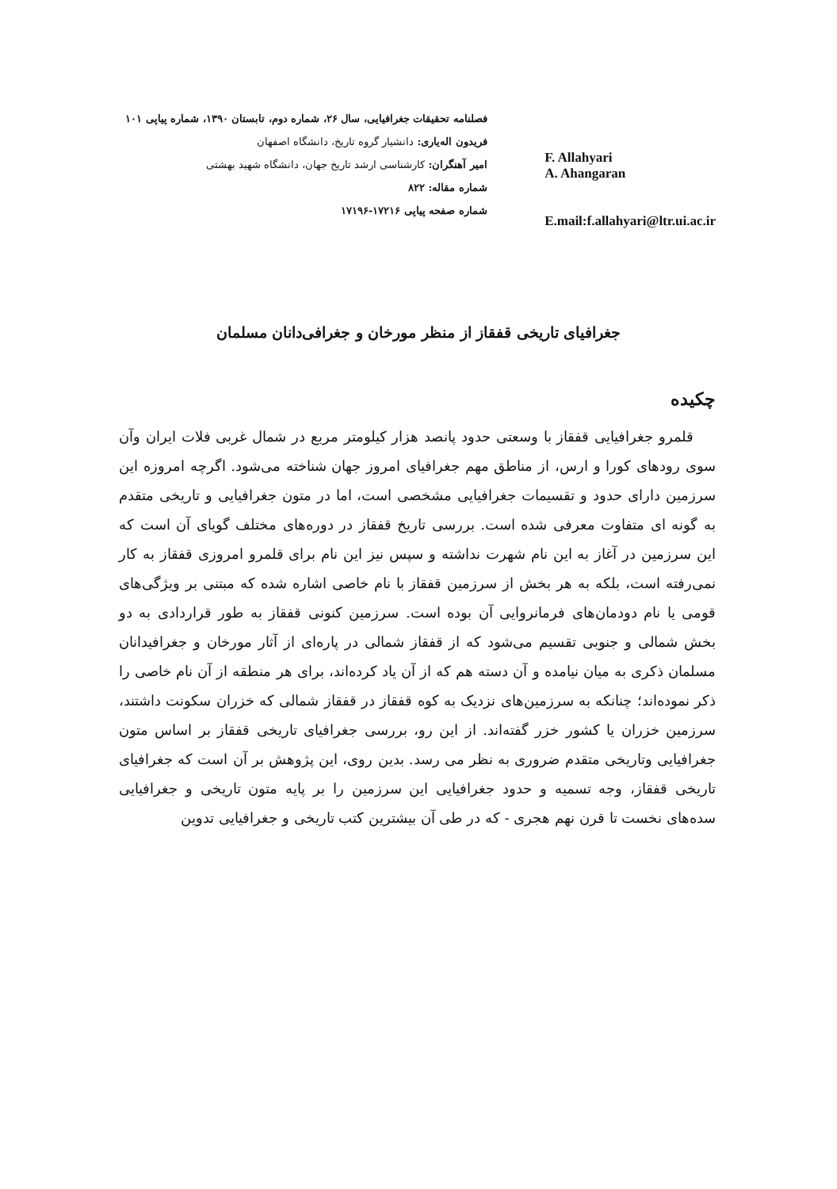فصلنامه تحقیقات جغرافیایی، سال ۲۶، شماره دوم، تابستان ۱۳۹۰، شماره پیاپی ۱۰۱
فریدون اله‌یاری: دانشیار گروه تاریخ، دانشگاه اصفهان
امیر آهنگران: کارشناسی ارشد تاریخ جهان، دانشگاه شهید بهشتی
شماره مقاله: ۸۲۲
شماره صفحه پیاپی ۱۷۲۱۶-۱۷۱۹۶
F. Allahyari
A. Ahangaran
E.mail:f.allahyari@ltr.ui.ac.ir
جغرافیای تاریخی قفقاز از منظر مورخان و جغرافی‌دانان مسلمان
چکیده
قلمرو جغرافیایی قفقاز با وسعتی حدود پانصد هزار کیلومتر مربع در شمال غربی فلات ایران وآن سوی رودهای کورا و ارس، از مناطق مهم جغرافیای امروز جهان شناخته می‌شود. اگرچه امروزه این سرزمین دارای حدود و تقسیمات جغرافیایی مشخصی است، اما در متون جغرافیایی و تاریخی متقدم به گونه ای متفاوت معرفی شده است. بررسی تاریخ قفقاز در دوره‌های مختلف گویای آن است که این سرزمین در آغاز به این نام شهرت نداشته و سپس نیز این نام برای قلمرو امروزی قفقاز به کار نمی‌رفته است، بلکه به هر بخش از سرزمین قفقاز با نام خاصی اشاره شده که مبتنی بر ویژگی‌های قومی یا نام دودمان‌های فرمانروایی آن بوده است. سرزمین کنونی قفقاز به طور قراردادی به دو بخش شمالی و جنوبی تقسیم می‌شود که از قفقاز شمالی در پاره‌ای از آثار مورخان و جغرافیدانان مسلمان ذکری به میان نیامده و آن دسته هم که از آن یاد کرده‌اند، برای هر منطقه از آن نام خاصی را ذکر نموده‌اند؛ چنانکه به سرزمین‌های نزدیک به کوه قفقاز در قفقاز شمالی که خزران سکونت داشتند، سرزمین خزران یا کشور خزر گفته‌اند. از این رو، بررسی جغرافیای تاریخی قفقاز بر اساس متون جغرافیایی وتاریخی متقدم ضروری به نظر می رسد. بدین روی، این پژوهش بر آن است که جغرافیای تاریخی قفقاز، وجه تسمیه و حدود جغرافیایی این سرزمین را بر پایه متون تاریخی و جغرافیایی سده‌های نخست تا قرن نهم هجری - که در طی آن بیشترین کتب تاریخی و جغرافیایی تدوین